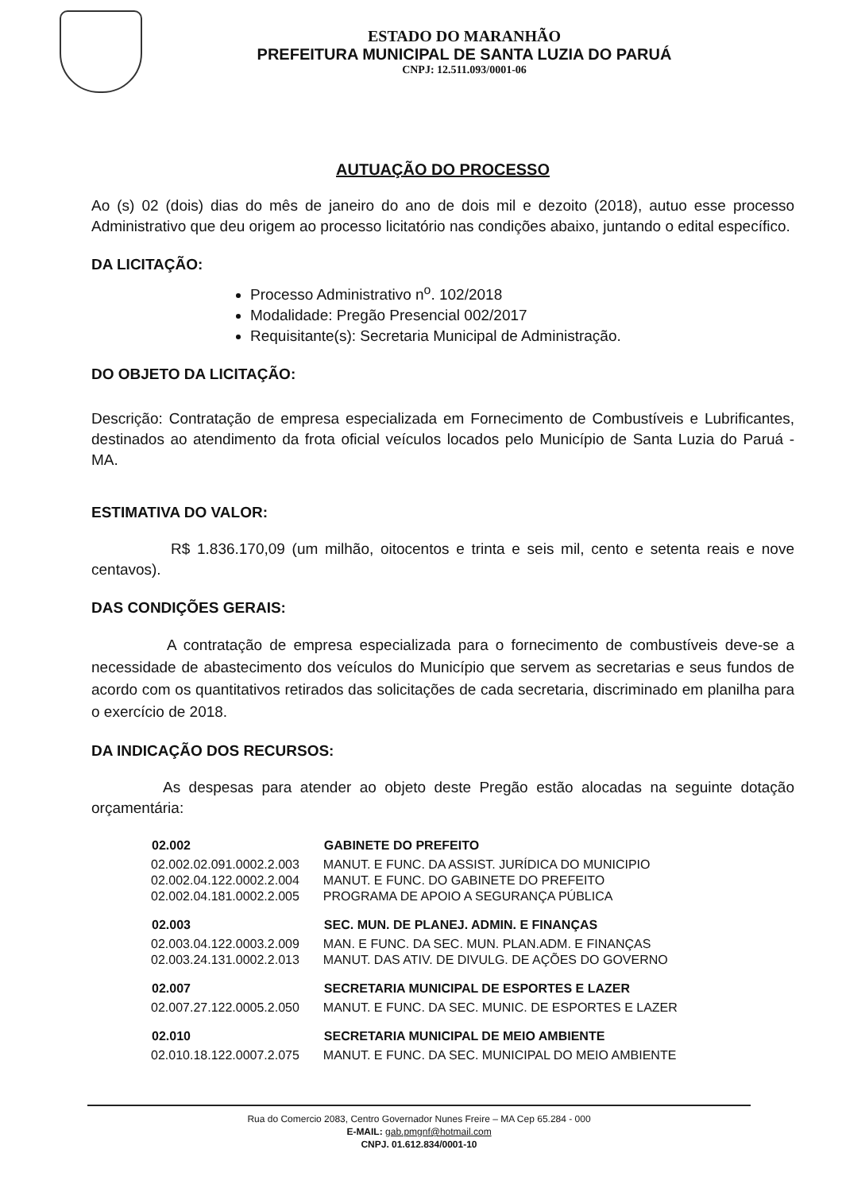ESTADO DO MARANHÃO
PREFEITURA MUNICIPAL DE SANTA LUZIA DO PARUÁ
CNPJ: 12.511.093/0001-06
AUTUAÇÃO DO PROCESSO
Ao (s) 02 (dois) dias do mês de janeiro do ano de dois mil e dezoito (2018), autuo esse processo Administrativo que deu origem ao processo licitatório nas condições abaixo, juntando o edital específico.
DA LICITAÇÃO:
Processo Administrativo n<sup>o</sup>. 102/2018
Modalidade: Pregão Presencial 002/2017
Requisitante(s): Secretaria Municipal de Administração.
DO OBJETO DA LICITAÇÃO:
Descrição: Contratação de empresa especializada em Fornecimento de Combustíveis e Lubrificantes, destinados ao atendimento da frota oficial veículos locados pelo Município de Santa Luzia do Paruá - MA.
ESTIMATIVA DO VALOR:
R$ 1.836.170,09 (um milhão, oitocentos e trinta e seis mil, cento e setenta reais e nove centavos).
DAS CONDIÇÕES GERAIS:
A contratação de empresa especializada para o fornecimento de combustíveis deve-se a necessidade de abastecimento dos veículos do Município que servem as secretarias e seus fundos de acordo com os quantitativos retirados das solicitações de cada secretaria, discriminado em planilha para o exercício de 2018.
DA INDICAÇÃO DOS RECURSOS:
As despesas para atender ao objeto deste Pregão estão alocadas na seguinte dotação orçamentária:
| 02.002 | GABINETE DO PREFEITO |
| --- | --- |
| 02.002.02.091.0002.2.003 | MANUT. E FUNC. DA ASSIST. JURÍDICA DO MUNICIPIO |
| 02.002.04.122.0002.2.004 | MANUT. E FUNC. DO GABINETE DO PREFEITO |
| 02.002.04.181.0002.2.005 | PROGRAMA DE APOIO A SEGURANÇA PÚBLICA |
| 02.003 | SEC. MUN. DE PLANEJ. ADMIN. E FINANÇAS |
| --- | --- |
| 02.003.04.122.0003.2.009 | MAN. E FUNC. DA SEC. MUN. PLAN.ADM. E FINANÇAS |
| 02.003.24.131.0002.2.013 | MANUT. DAS ATIV. DE DIVULG. DE AÇÕES DO GOVERNO |
| 02.007 | SECRETARIA MUNICIPAL DE ESPORTES E LAZER |
| --- | --- |
| 02.007.27.122.0005.2.050 | MANUT. E FUNC. DA SEC. MUNIC. DE ESPORTES E LAZER |
| 02.010 | SECRETARIA MUNICIPAL DE MEIO AMBIENTE |
| --- | --- |
| 02.010.18.122.0007.2.075 | MANUT. E FUNC. DA SEC. MUNICIPAL DO MEIO AMBIENTE |
Rua do Comercio 2083, Centro Governador Nunes Freire – MA Cep 65.284 - 000
E-MAIL: gab.pmgnf@hotmail.com
CNPJ. 01.612.834/0001-10